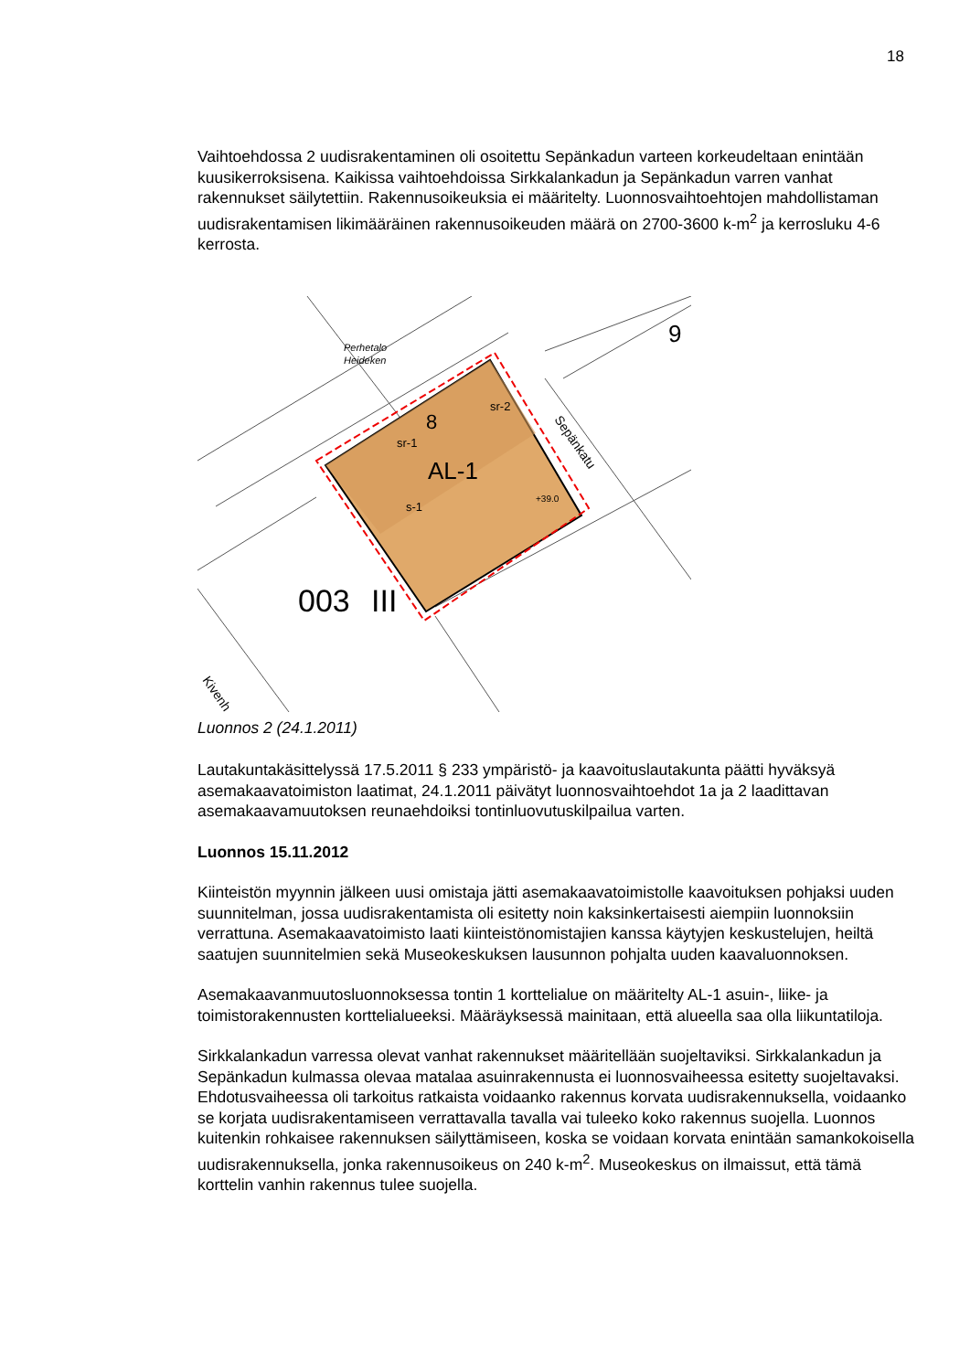18
Vaihtoehdossa 2 uudisrakentaminen oli osoitettu Sepänkadun varteen korkeudeltaan enintään kuusikerroksisena. Kaikissa vaihtoehdoissa Sirkkalankadun ja Sepänkadun varren vanhat rakennukset säilytettiin. Rakennusoikeuksia ei määritelty. Luonnosvaihtoehtojen mahdollistaman uudisrakentamisen likimääräinen rakennusoikeuden määrä on 2700-3600 k-m<sup>2</sup> ja kerrosluku 4-6 kerrosta.
8
AL-1
sr-1
sr-2
s-1
+39.0
003
III
9
Sepänkatu
Perhetalo
Heideken
Kivenh
Luonnos 2 (24.1.2011)
Lautakuntakäsittelyssä 17.5.2011 § 233 ympäristö- ja kaavoituslautakunta päätti hyväksyä asemakaavatoimiston laatimat, 24.1.2011 päivätyt luonnosvaihtoehdot 1a ja 2 laadittavan asemakaavamuutoksen reunaehdoiksi tontinluovutuskilpailua varten.
Luonnos 15.11.2012
Kiinteistön myynnin jälkeen uusi omistaja jätti asemakaavatoimistolle kaavoituksen pohjaksi uuden suunnitelman, jossa uudisrakentamista oli esitetty noin kaksinkertaisesti aiempiin luonnoksiin verrattuna. Asemakaavatoimisto laati kiinteistönomistajien kanssa käytyjen keskustelujen, heiltä saatujen suunnitelmien sekä Museokeskuksen lausunnon pohjalta uuden kaavaluonnoksen.
Asemakaavanmuutosluonnoksessa tontin 1 korttelialue on määritelty AL-1 asuin-, liike- ja toimistorakennusten korttelialueeksi. Määräyksessä mainitaan, että alueella saa olla liikuntatiloja.
Sirkkalankadun varressa olevat vanhat rakennukset määritellään suojeltaviksi. Sirkkalankadun ja Sepänkadun kulmassa olevaa matalaa asuinrakennusta ei luonnosvaiheessa esitetty suojeltavaksi. Ehdotusvaiheessa oli tarkoitus ratkaista voidaanko rakennus korvata uudisrakennuksella, voidaanko se korjata uudisrakentamiseen verrattavalla tavalla vai tuleeko koko rakennus suojella. Luonnos kuitenkin rohkaisee rakennuksen säilyttämiseen, koska se voidaan korvata enintään samankokoisella uudisrakennuksella, jonka rakennusoikeus on 240 k-m<sup>2</sup>. Museokeskus on ilmaissut, että tämä korttelin vanhin rakennus tulee suojella.